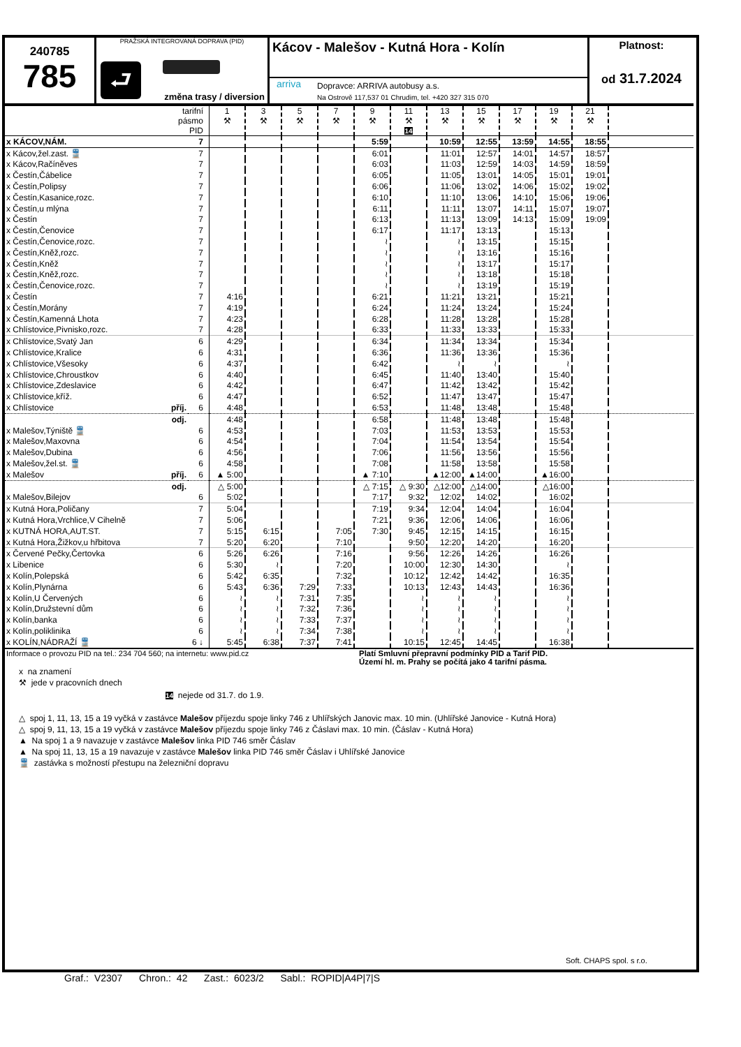240785
785
PRAŽSKÁ INTEGROVANÁ DOPRAVA (PID)
⮐
změna trasy / diversion
Kácov - Malešov - Kutná Hora - Kolín
arriva
Dopravce: ARRIVA autobusy a.s.
Na Ostrově 117,537 01 Chrudim, tel. +420 327 315 070
Platnost:
od 31.7.2024
| tarifní pásmo PID | | 1 ⚒ | 3 ⚒ | 5 ⚒ | 7 ⚒ | 9 ⚒ | 11 ⚒ 14 | 13 ⚒ | 15 ⚒ | 17 ⚒ | 19 ⚒ | 21 ⚒ | |
| --- | --- | --- | --- | --- | --- | --- | --- | --- | --- | --- | --- | --- | --- |
| x KÁCOV,NÁM. | 7 | | | | | 5:59 | | 10:59 | 12:55 | 13:59 | 14:55 | 18:55 | |
| x Kácov,žel.zast. 🚆 | 7 | | | | | 6:01 | | 11:01 | 12:57 | 14:01 | 14:57 | 18:57 | |
| x Kácov,Račíněves | 7 | | | | | 6:03 | | 11:03 | 12:59 | 14:03 | 14:59 | 18:59 | |
| x Čestín,Čábelice | 7 | | | | | 6:05 | | 11:05 | 13:01 | 14:05 | 15:01 | 19:01 | |
| x Čestín,Polipsy | 7 | | | | | 6:06 | | 11:06 | 13:02 | 14:06 | 15:02 | 19:02 | |
| x Čestín,Kasanice,rozc. | 7 | | | | | 6:10 | | 11:10 | 13:06 | 14:10 | 15:06 | 19:06 | |
| x Čestín,u mlýna | 7 | | | | | 6:11 | | 11:11 | 13:07 | 14:11 | 15:07 | 19:07 | |
| x Čestín | 7 | | | | | 6:13 | | 11:13 | 13:09 | 14:13 | 15:09 | 19:09 | |
| x Čestín,Čenovice | 7 | | | | | 6:17 | | 11:17 | 13:13 | | 15:13 | | |
| x Čestín,Čenovice,rozc. | 7 | | | | | ≀ | | ≀ | 13:15 | | 15:15 | | |
| x Čestín,Kněž,rozc. | 7 | | | | | ≀ | | ≀ | 13:16 | | 15:16 | | |
| x Čestín,Kněž | 7 | | | | | ≀ | | ≀ | 13:17 | | 15:17 | | |
| x Čestín,Kněž,rozc. | 7 | | | | | ≀ | | ≀ | 13:18 | | 15:18 | | |
| x Čestín,Čenovice,rozc. | 7 | | | | | ≀ | | ≀ | 13:19 | | 15:19 | | |
| x Čestín | 7 | 4:16 | | | | 6:21 | | 11:21 | 13:21 | | 15:21 | | |
| x Čestín,Morány | 7 | 4:19 | | | | 6:24 | | 11:24 | 13:24 | | 15:24 | | |
| x Čestín,Kamenná Lhota | 7 | 4:23 | | | | 6:28 | | 11:28 | 13:28 | | 15:28 | | |
| x Chlístovice,Pivnisko,rozc. | 7 | 4:28 | | | | 6:33 | | 11:33 | 13:33 | | 15:33 | | |
| x Chlístovice,Svatý Jan | 6 | 4:29 | | | | 6:34 | | 11:34 | 13:34 | | 15:34 | | |
| x Chlístovice,Kralice | 6 | 4:31 | | | | 6:36 | | 11:36 | 13:36 | | 15:36 | | |
| x Chlístovice,Všesoky | 6 | 4:37 | | | | 6:42 | | ≀ | ≀ | | ≀ | | |
| x Chlístovice,Chroustkov | 6 | 4:40 | | | | 6:45 | | 11:40 | 13:40 | | 15:40 | | |
| x Chlístovice,Zdeslavice | 6 | 4:42 | | | | 6:47 | | 11:42 | 13:42 | | 15:42 | | |
| x Chlístovice,kříž. | 6 | 4:47 | | | | 6:52 | | 11:47 | 13:47 | | 15:47 | | |
| x Chlístovice příj. | 6 | 4:48 | | | | 6:53 | | 11:48 | 13:48 | | 15:48 | | |
| odj. | | 4:48 | | | | 6:58 | | 11:48 | 13:48 | | 15:48 | | |
| x Malešov,Týniště 🚆 | 6 | 4:53 | | | | 7:03 | | 11:53 | 13:53 | | 15:53 | | |
| x Malešov,Maxovna | 6 | 4:54 | | | | 7:04 | | 11:54 | 13:54 | | 15:54 | | |
| x Malešov,Dubina | 6 | 4:56 | | | | 7:06 | | 11:56 | 13:56 | | 15:56 | | |
| x Malešov,žel.st. 🚆 | 6 | 4:58 | | | | 7:08 | | 11:58 | 13:58 | | 15:58 | | |
| x Malešov příj. | 6 | ▲ 5:00 | | | | ▲ 7:10 | | ▲12:00 | ▲14:00 | | ▲16:00 | | |
| odj. | | △ 5:00 | | | | △ 7:15 | △ 9:30 | △12:00 | △14:00 | | △16:00 | | |
| x Malešov,Bilejov | 6 | 5:02 | | | | 7:17 | 9:32 | 12:02 | 14:02 | | 16:02 | | |
| x Kutná Hora,Poličany | 7 | 5:04 | | | | 7:19 | 9:34 | 12:04 | 14:04 | | 16:04 | | |
| x Kutná Hora,Vrchlice,V Cihelně | 7 | 5:06 | | | | 7:21 | 9:36 | 12:06 | 14:06 | | 16:06 | | |
| x KUTNÁ HORA,AUT.ST. | 7 | 5:15 | 6:15 | | 7:05 | 7:30 | 9:45 | 12:15 | 14:15 | | 16:15 | | |
| x Kutná Hora,Žižkov,u hřbitova | 7 | 5:20 | 6:20 | | 7:10 | | 9:50 | 12:20 | 14:20 | | 16:20 | | |
| x Červené Pečky,Čertovka | 6 | 5:26 | 6:26 | | 7:16 | | 9:56 | 12:26 | 14:26 | | 16:26 | | |
| x Libenice | 6 | 5:30 | ≀ | | 7:20 | | 10:00 | 12:30 | 14:30 | | ≀ | | |
| x Kolín,Polepská | 6 | 5:42 | 6:35 | | 7:32 | | 10:12 | 12:42 | 14:42 | | 16:35 | | |
| x Kolín,Plynárna | 6 | 5:43 | 6:36 | 7:29 | 7:33 | | 10:13 | 12:43 | 14:43 | | 16:36 | | |
| x Kolín,U Červených | 6 | ≀ | ≀ | 7:31 | 7:35 | | ≀ | ≀ | ≀ | | ≀ | | |
| x Kolín,Družstevní dům | 6 | ≀ | ≀ | 7:32 | 7:36 | | ≀ | ≀ | ≀ | | ≀ | | |
| x Kolín,banka | 6 | ≀ | ≀ | 7:33 | 7:37 | | ≀ | ≀ | ≀ | | ≀ | | |
| x Kolín,poliklinika | 6 | ≀ | ≀ | 7:34 | 7:38 | | ≀ | ≀ | ≀ | | ≀ | | |
| x KOLÍN,NÁDRAŽÍ 🚆 | 6 ↓ | 5:45 | 6:38 | 7:37 | 7:41 | | 10:15 | 12:45 | 14:45 | | 16:38 | | |
Informace o provozu PID na tel.: 234 704 560; na internetu: www.pid.cz Platí Smluvní přepravní podmínky PID a Tarif PID.
Území hl. m. Prahy se počítá jako 4 tarifní pásma.
x na znamení
⚒ jede v pracovních dnech
14 nejede od 31.7. do 1.9.
△ spoj 1, 11, 13, 15 a 19 vyčká v zastávce Malešov příjezdu spoje linky 746 z Uhlířských Janovic max. 10 min. (Uhlířské Janovice - Kutná Hora)
△ spoj 9, 11, 13, 15 a 19 vyčká v zastávce Malešov příjezdu spoje linky 746 z Čáslavi max. 10 min. (Čáslav - Kutná Hora)
▲ Na spoj 1 a 9 navazuje v zastávce Malešov linka PID 746 směr Čáslav
▲ Na spoj 11, 13, 15 a 19 navazuje v zastávce Malešov linka PID 746 směr Čáslav i Uhlířské Janovice
🚆 zastávka s možností přestupu na železniční dopravu
Soft. CHAPS spol. s r.o.
Graf.: V2307 Chron.: 42 Zast.: 6023/2 Sabl.: ROPID|A4P|7|S